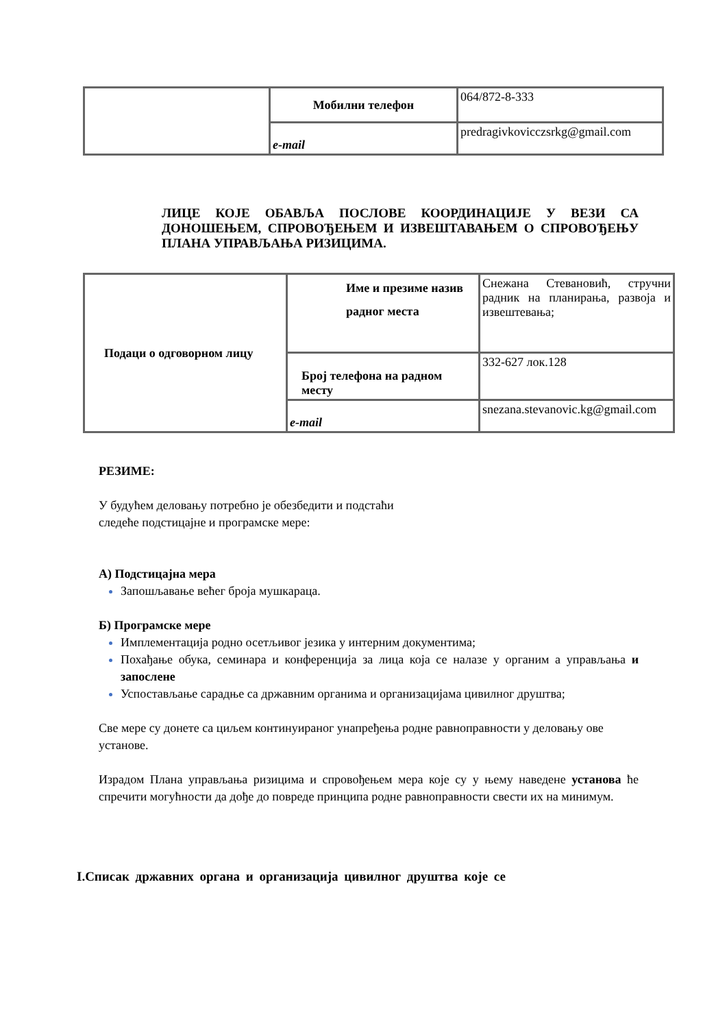| | Мобилни телефон | 064/872-8-333 |
| | e-mail | predragivkovicczsrkg@gmail.com |
ЛИЦЕ КОЈЕ ОБАВЉА ПОСЛОВЕ КООРДИНАЦИЈЕ У ВЕЗИ СА ДОНОШЕЊЕМ, СПРОВОЂЕЊЕМ И ИЗВЕШТАВАЊЕМ О СПРОВОЂЕЊУ ПЛАНА УПРАВЉАЊА РИЗИЦИМА.
| Подаци о одговорном лицу | Име и презиме назив радног места | Снежана Стевановић, стручни радник на планирања, развоја и извештевања; |
| | Број телефона на радном месту | 332-627 лок.128 |
| | e-mail | snezana.stevanovic.kg@gmail.com |
РЕЗИМЕ:
У будућем деловању потребно је обезбедити и подстаћи
следеће подстицајне и програмске мере:
А) Подстицајна мера
Запошљавање већег броја мушкараца.
Б) Програмске мере
Имплементација родно осетљивог језика у интерним документима;
Похађање обука, семинара и конференција за лица која се налазе у органим а управљања и запослене
Успостављање сарадње са државним органима и организацијама цивилног друштва;
Све мере су донете са циљем континуираног унапређења родне равноправности у деловању ове установе.
Израдом Плана управљања ризицима и спровођењем мера које су у њему наведене установа ће спречити могућности да дође до повреде принципа родне равноправности свести их на минимум.
I.Списак државних органа и организација цивилног друштва које се